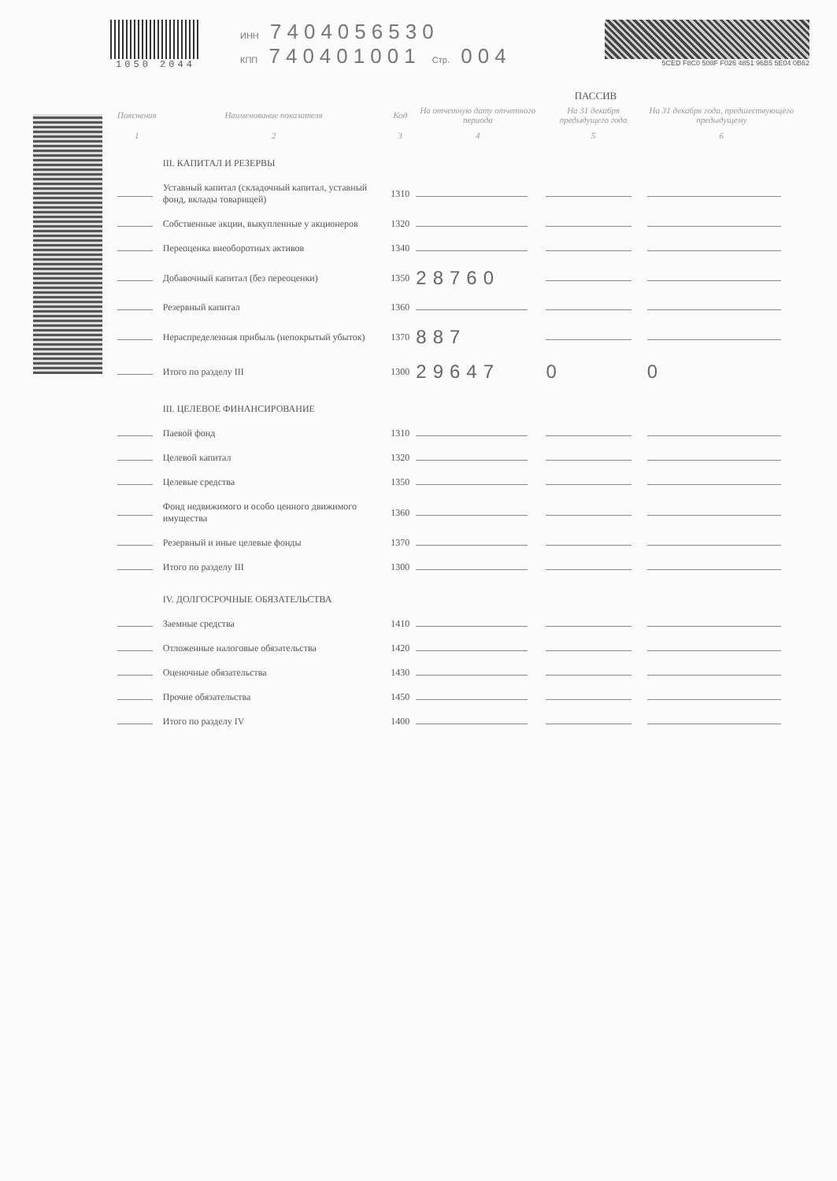1050 2044 ИНН 7404056530
КПП 740401001 Стр. 004
5CED F8C0 508F F026 4851 96B5 5E04 0B62
ПАССИВ
| Пояснения | Наименование показателя | Код | На отчетную дату отчетного периода | На 31 декабря предыдущего года | На 31 декабря года, предшествующего предыдущему |
| --- | --- | --- | --- | --- | --- |
| 1 | 2 | 3 | 4 | 5 | 6 |
| | III. КАПИТАЛ И РЕЗЕРВЫ | | | | |
| | Уставный капитал (складочный капитал, уставный фонд, вклады товарищей) | 1310 | | | |
| | Собственные акции, выкупленные у акционеров | 1320 | | | |
| | Переоценка внеоборотных активов | 1340 | | | |
| | Добавочный капитал (без переоценки) | 1350 | 28760 | | |
| | Резервный капитал | 1360 | | | |
| | Нераспределенная прибыль (непокрытый убыток) | 1370 | 887 | | |
| | Итого по разделу III | 1300 | 29647 | 0 | 0 |
| | III. ЦЕЛЕВОЕ ФИНАНСИРОВАНИЕ | | | | |
| | Паевой фонд | 1310 | | | |
| | Целевой капитал | 1320 | | | |
| | Целевые средства | 1350 | | | |
| | Фонд недвижимого и особо ценного движимого имущества | 1360 | | | |
| | Резервный и иные целевые фонды | 1370 | | | |
| | Итого по разделу III | 1300 | | | |
| | IV. ДОЛГОСРОЧНЫЕ ОБЯЗАТЕЛЬСТВА | | | | |
| | Заемные средства | 1410 | | | |
| | Отложенные налоговые обязательства | 1420 | | | |
| | Оценочные обязательства | 1430 | | | |
| | Прочие обязательства | 1450 | | | |
| | Итого по разделу IV | 1400 | | | |